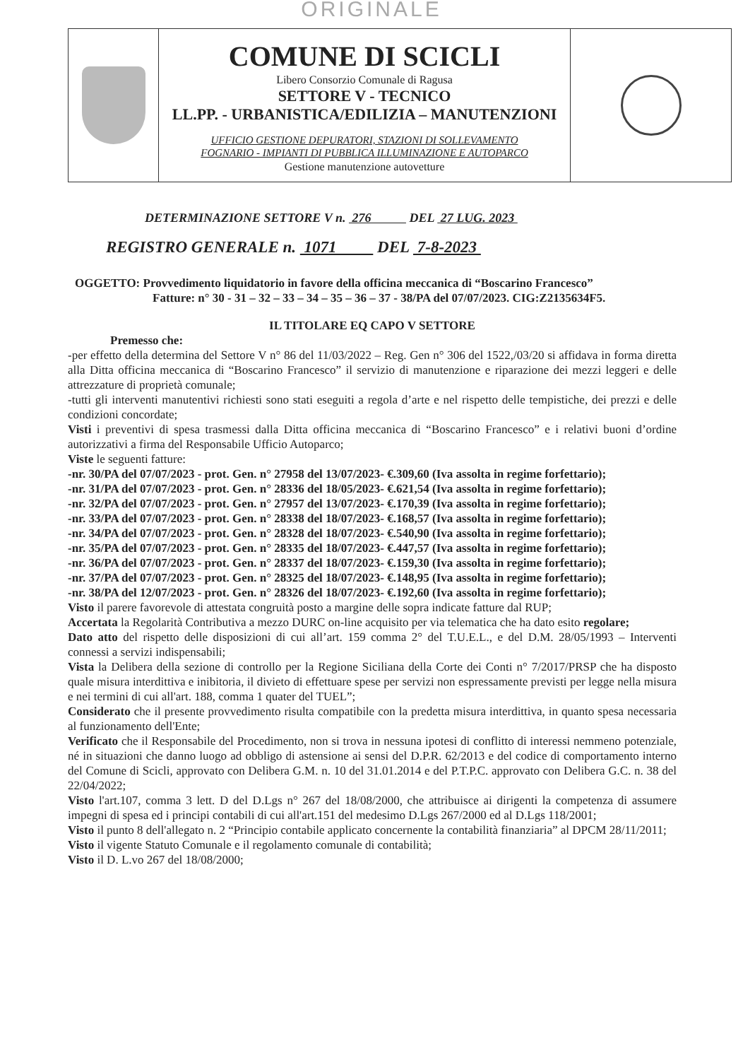ORIGINALE
| | COMUNE DI SCICLI Libero Consorzio Comunale di Ragusa SETTORE V - TECNICO LL.PP. - URBANISTICA/EDILIZIA – MANUTENZIONI UFFICIO GESTIONE DEPURATORI, STAZIONI DI SOLLEVAMENTO FOGNARIO - IMPIANTI DI PUBBLICA ILLUMINAZIONE E AUTOPARCO Gestione manutenzione autovetture | |
DETERMINAZIONE SETTORE V n. 276 DEL 27 LUG. 2023
REGISTRO GENERALE n. 1071 DEL 7-8-2023
OGGETTO: Provvedimento liquidatorio in favore della officina meccanica di “Boscarino Francesco”
Fatture: n° 30 - 31 – 32 – 33 – 34 – 35 – 36 – 37 - 38/PA del 07/07/2023. CIG:Z2135634F5.
IL TITOLARE EQ CAPO V SETTORE
Premesso che:
-per effetto della determina del Settore V n° 86 del 11/03/2022 – Reg. Gen n° 306 del 1522,/03/20 si affidava in forma diretta alla Ditta officina meccanica di “Boscarino Francesco” il servizio di manutenzione e riparazione dei mezzi leggeri e delle attrezzature di proprietà comunale;
-tutti gli interventi manutentivi richiesti sono stati eseguiti a regola d’arte e nel rispetto delle tempistiche, dei prezzi e delle condizioni concordate;
Visti i preventivi di spesa trasmessi dalla Ditta officina meccanica di “Boscarino Francesco” e i relativi buoni d’ordine autorizzativi a firma del Responsabile Ufficio Autoparco;
Viste le seguenti fatture:
-nr. 30/PA del 07/07/2023 - prot. Gen. n° 27958 del 13/07/2023- €.309,60 (Iva assolta in regime forfettario);
-nr. 31/PA del 07/07/2023 - prot. Gen. n° 28336 del 18/05/2023- €.621,54 (Iva assolta in regime forfettario);
-nr. 32/PA del 07/07/2023 - prot. Gen. n° 27957 del 13/07/2023- €.170,39 (Iva assolta in regime forfettario);
-nr. 33/PA del 07/07/2023 - prot. Gen. n° 28338 del 18/07/2023- €.168,57 (Iva assolta in regime forfettario);
-nr. 34/PA del 07/07/2023 - prot. Gen. n° 28328 del 18/07/2023- €.540,90 (Iva assolta in regime forfettario);
-nr. 35/PA del 07/07/2023 - prot. Gen. n° 28335 del 18/07/2023- €.447,57 (Iva assolta in regime forfettario);
-nr. 36/PA del 07/07/2023 - prot. Gen. n° 28337 del 18/07/2023- €.159,30 (Iva assolta in regime forfettario);
-nr. 37/PA del 07/07/2023 - prot. Gen. n° 28325 del 18/07/2023- €.148,95 (Iva assolta in regime forfettario);
-nr. 38/PA del 12/07/2023 - prot. Gen. n° 28326 del 18/07/2023- €.192,60 (Iva assolta in regime forfettario);
Visto il parere favorevole di attestata congruità posto a margine delle sopra indicate fatture dal RUP;
Accertata la Regolarità Contributiva a mezzo DURC on-line acquisito per via telematica che ha dato esito regolare;
Dato atto del rispetto delle disposizioni di cui all’art. 159 comma 2° del T.U.E.L., e del D.M. 28/05/1993 – Interventi connessi a servizi indispensabili;
Vista la Delibera della sezione di controllo per la Regione Siciliana della Corte dei Conti n° 7/2017/PRSP che ha disposto quale misura interdittiva e inibitoria, il divieto di effettuare spese per servizi non espressamente previsti per legge nella misura e nei termini di cui all'art. 188, comma 1 quater del TUEL”;
Considerato che il presente provvedimento risulta compatibile con la predetta misura interdittiva, in quanto spesa necessaria al funzionamento dell'Ente;
Verificato che il Responsabile del Procedimento, non si trova in nessuna ipotesi di conflitto di interessi nemmeno potenziale, né in situazioni che danno luogo ad obbligo di astensione ai sensi del D.P.R. 62/2013 e del codice di comportamento interno del Comune di Scicli, approvato con Delibera G.M. n. 10 del 31.01.2014 e del P.T.P.C. approvato con Delibera G.C. n. 38 del 22/04/2022;
Visto l'art.107, comma 3 lett. D del D.Lgs n° 267 del 18/08/2000, che attribuisce ai dirigenti la competenza di assumere impegni di spesa ed i principi contabili di cui all'art.151 del medesimo D.Lgs 267/2000 ed al D.Lgs 118/2001;
Visto il punto 8 dell'allegato n. 2 “Principio contabile applicato concernente la contabilità finanziaria” al DPCM 28/11/2011;
Visto il vigente Statuto Comunale e il regolamento comunale di contabilità;
Visto il D. L.vo 267 del 18/08/2000;